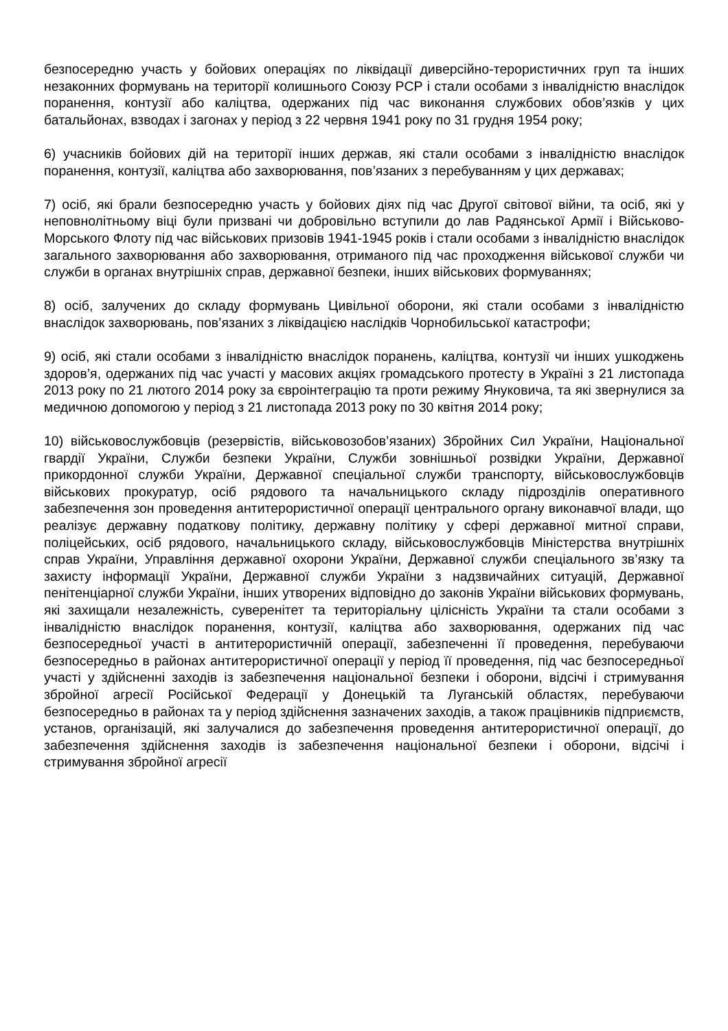безпосередню участь у бойових операціях по ліквідації диверсійно-терористичних груп та інших незаконних формувань на території колишнього Союзу РСР і стали особами з інвалідністю внаслідок поранення, контузії або каліцтва, одержаних під час виконання службових обов’язків у цих батальйонах, взводах і загонах у період з 22 червня 1941 року по 31 грудня 1954 року;
6) учасників бойових дій на території інших держав, які стали особами з інвалідністю внаслідок поранення, контузії, каліцтва або захворювання, пов’язаних з перебуванням у цих державах;
7) осіб, які брали безпосередню участь у бойових діях під час Другої світової війни, та осіб, які у неповнолітньому віці були призвані чи добровільно вступили до лав Радянської Армії і Військово-Морського Флоту під час військових призовів 1941-1945 років і стали особами з інвалідністю внаслідок загального захворювання або захворювання, отриманого під час проходження військової служби чи служби в органах внутрішніх справ, державної безпеки, інших військових формуваннях;
8) осіб, залучених до складу формувань Цивільної оборони, які стали особами з інвалідністю внаслідок захворювань, пов’язаних з ліквідацією наслідків Чорнобильської катастрофи;
9) осіб, які стали особами з інвалідністю внаслідок поранень, каліцтва, контузії чи інших ушкоджень здоров’я, одержаних під час участі у масових акціях громадського протесту в Україні з 21 листопада 2013 року по 21 лютого 2014 року за євроінтеграцію та проти режиму Януковича, та які звернулися за медичною допомогою у період з 21 листопада 2013 року по 30 квітня 2014 року;
10) військовослужбовців (резервістів, військовозобов’язаних) Збройних Сил України, Національної гвардії України, Служби безпеки України, Служби зовнішньої розвідки України, Державної прикордонної служби України, Державної спеціальної служби транспорту, військовослужбовців військових прокуратур, осіб рядового та начальницького складу підрозділів оперативного забезпечення зон проведення антитерористичної операції центрального органу виконавчої влади, що реалізує державну податкову політику, державну політику у сфері державної митної справи, поліцейських, осіб рядового, начальницького складу, військовослужбовців Міністерства внутрішніх справ України, Управління державної охорони України, Державної служби спеціального зв’язку та захисту інформації України, Державної служби України з надзвичайних ситуацій, Державної пенітенціарної служби України, інших утворених відповідно до законів України військових формувань, які захищали незалежність, суверенітет та територіальну цілісність України та стали особами з інвалідністю внаслідок поранення, контузії, каліцтва або захворювання, одержаних під час безпосередньої участі в антитерористичній операції, забезпеченні її проведення, перебуваючи безпосередньо в районах антитерористичної операції у період її проведення, під час безпосередньої участі у здійсненні заходів із забезпечення національної безпеки і оборони, відсічі і стримування збройної агресії Російської Федерації у Донецькій та Луганській областях, перебуваючи безпосередньо в районах та у період здійснення зазначених заходів, а також працівників підприємств, установ, організацій, які залучалися до забезпечення проведення антитерористичної операції, до забезпечення здійснення заходів із забезпечення національної безпеки і оборони, відсічі і стримування збройної агресії